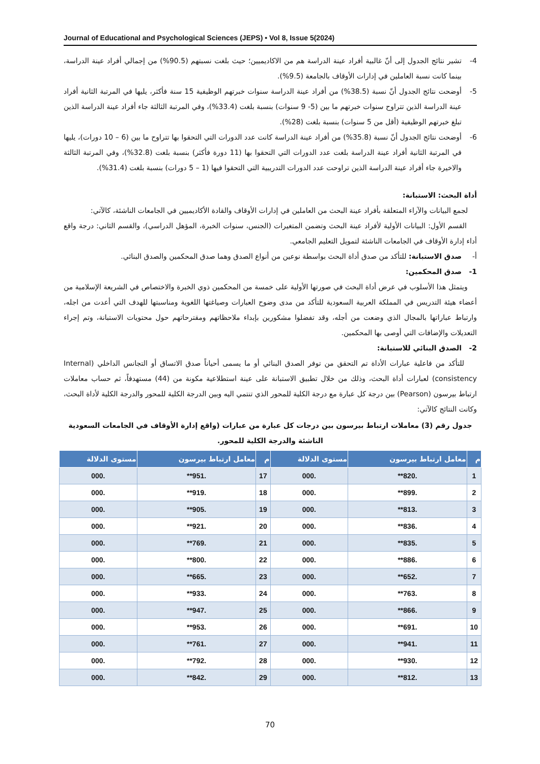Journal of Educational and Psychological Sciences (JEPS) • Vol 8, Issue 5(2024)
4- تشير نتائج الجدول إلى أنّ غالبية أفراد عينة الدراسة هم من الاكاديميين؛ حيث بلغت نسبتهم (90.5%) من إجمالي أفراد عينة الدراسة، بينما كانت نسبة العاملين في إدارات الأوقاف بالجامعة (9.5%).
5- أوضحت نتائج الجدول أنّ نسبة (38.5%) من أفراد عينة الدراسة سنوات خبرتهم الوظيفية 15 سنة فأكثر، يليها في المرتبة الثانية أفراد عينة الدراسة الذين تتراوح سنوات خبرتهم ما بين (5- 9 سنوات) بنسبة بلغت (33.4%)، وفي المرتبة الثالثة جاء أفراد عينة الدراسة الذين تبلغ خبرتهم الوظيفية (أقل من 5 سنوات) بنسبة بلغت (28%).
6- أوضحت نتائج الجدول أنّ نسبة (35.8%) من أفراد عينة الدراسة كانت عدد الدورات التي التحقوا بها تتراوح ما بين (6 – 10 دورات)، يليها في المرتبة الثانية أفراد عينة الدراسة بلغت عدد الدورات التي التحقوا بها (11 دورة فأكثر) بنسبة بلغت (32.8%)، وفي المرتبة الثالثة والاخيرة جاء أفراد عينة الدراسة الذين تراوحت عدد الدورات التدريبية التي التحقوا فيها (1 – 5 دورات) بنسبة بلغت (31.4%).
أداة البحث: الاستبانة:
لجمع البيانات والآراء المتعلقة بأفراد عينة البحث من العاملين في إدارات الأوقاف والقادة الأكاديميين في الجامعات الناشئة، كالآتي:
القسم الأول: البيانات الأولية لأفراد عينة البحث وتضمن المتغيرات (الجنس، سنوات الخبرة، المؤهل الدراسي)، والقسم الثاني: درجة واقع أداء إدارة الأوقاف في الجامعات الناشئة لتمويل التعليم الجامعي.
أ- صدق الاستبانة: للتأكد من صدق أداة البحث بواسطة نوعين من أنواع الصدق وهما صدق المحكمين والصدق البنائي.
1- صدق المحكمين:
ويتمثل هذا الأسلوب في عرض أداة البحث في صورتها الأولية على خمسة من المحكمين ذوي الخبرة والاختصاص في الشريعة الإسلامية من أعضاء هيئة التدريس في المملكة العربية السعودية للتأكد من مدى وضوح العبارات وصياغتها اللغوية ومناسبتها للهدف التي أعدت من اجله، وارتباط عباراتها بالمجال الذي وضعت من أجله، وقد تفضلوا مشكورين بإبداء ملاحظاتهم ومقترحاتهم حول محتويات الاستبانة، وتم إجراء التعديلات والإضافات التي أوصى بها المحكمين.
2- الصدق البنائي للاستبانة:
للتأكد من فاعلية عبارات الأداة تم التحقق من توفر الصدق البنائي أو ما يسمى أحياناً صدق الاتساق أو التجانس الداخلي (Internal consistency) لعبارات أداة البحث، وذلك من خلال تطبيق الاستبانة على عينة استطلاعية مكونة من (44) مستهدفاً، ثم حساب معاملات ارتباط بيرسون (Pearson) بين درجة كل عبارة مع درجة الكلية للمحور الذي تنتمي اليه وبين الدرجة الكلية للمحور والدرجة الكلية لأداة البحث، وكانت النتائج كالآتي:
جدول رقم (3) معاملات ارتباط بيرسون بين درجات كل عبارة من عبارات (واقع إدارة الأوقاف في الجامعات السعودية الناشئة والدرجة الكلية للمحور.
| م | معامل ارتباط بيرسون | مستوى الدلالة | م | معامل ارتباط بيرسون | مستوى الدلالة |
| --- | --- | --- | --- | --- | --- |
| 1 | .820** | .000 | 17 | .951** | .000 |
| 2 | .899** | .000 | 18 | .919** | .000 |
| 3 | .813** | .000 | 19 | .905** | .000 |
| 4 | .836** | .000 | 20 | .921** | .000 |
| 5 | .835** | .000 | 21 | .769** | .000 |
| 6 | .886** | .000 | 22 | .800** | .000 |
| 7 | .652** | .000 | 23 | .665** | .000 |
| 8 | .763** | .000 | 24 | .933** | .000 |
| 9 | .866** | .000 | 25 | .947** | .000 |
| 10 | .691** | .000 | 26 | .953** | .000 |
| 11 | .941** | .000 | 27 | .761** | .000 |
| 12 | .930** | .000 | 28 | .792** | .000 |
| 13 | .812** | .000 | 29 | .842** | .000 |
70